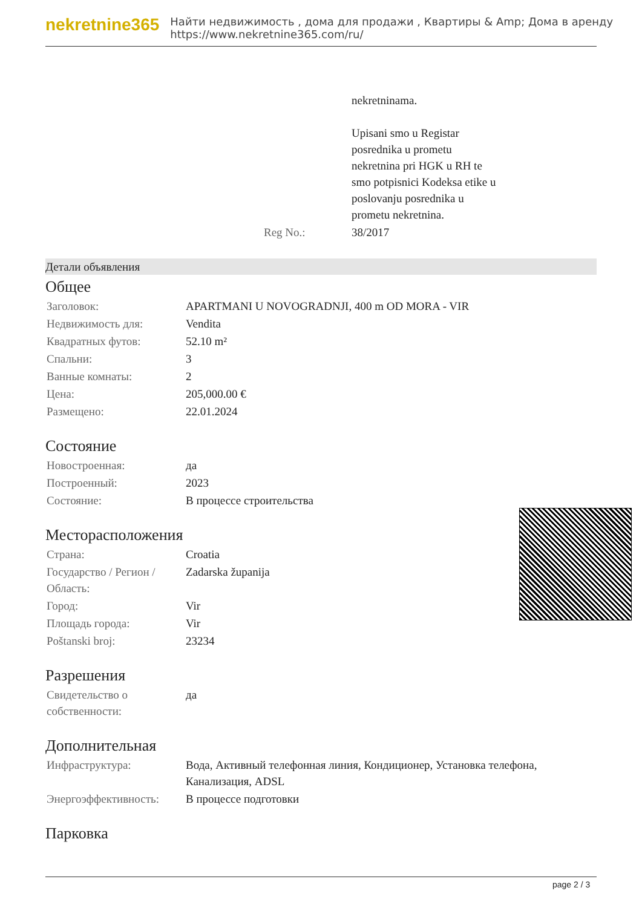nekretnine365
Найти недвижимость , дома для продажи , Квартиры & Amp; Дома в аренду
https://www.nekretnine365.com/ru/
| | | nekretninama. Upisani smo u Registar posrednika u prometu nekretnina pri HGK u RH te smo potpisnici Kodeksa etike u poslovanju posrednika u prometu nekretnina. |
| | Reg No.: | 38/2017 |
Детали объявления
Общее
| Заголовок: | APARTMANI U NOVOGRADNJI, 400 m OD MORA - VIR |
| Недвижимость для: | Vendita |
| Квадратных футов: | 52.10 m² |
| Спальни: | 3 |
| Ванные комнаты: | 2 |
| Цена: | 205,000.00 € |
| Размещено: | 22.01.2024 |
Состояние
| Новостроенная: | да |
| Построенный: | 2023 |
| Состояние: | В процессе строительства |
Месторасположения
| Страна: | Croatia |
| Государство / Регион / Область: | Zadarska županija |
| Город: | Vir |
| Площадь города: | Vir |
| Poštanski broj: | 23234 |
Разрешения
| Свидетельство о собственности: | да |
Дополнительная
| Инфраструктура: | Вода, Активный телефонная линия, Кондиционер, Установка телефона, Канализация, ADSL |
| Энергоэффективность: | В процессе подготовки |
Парковка
page 2 / 3